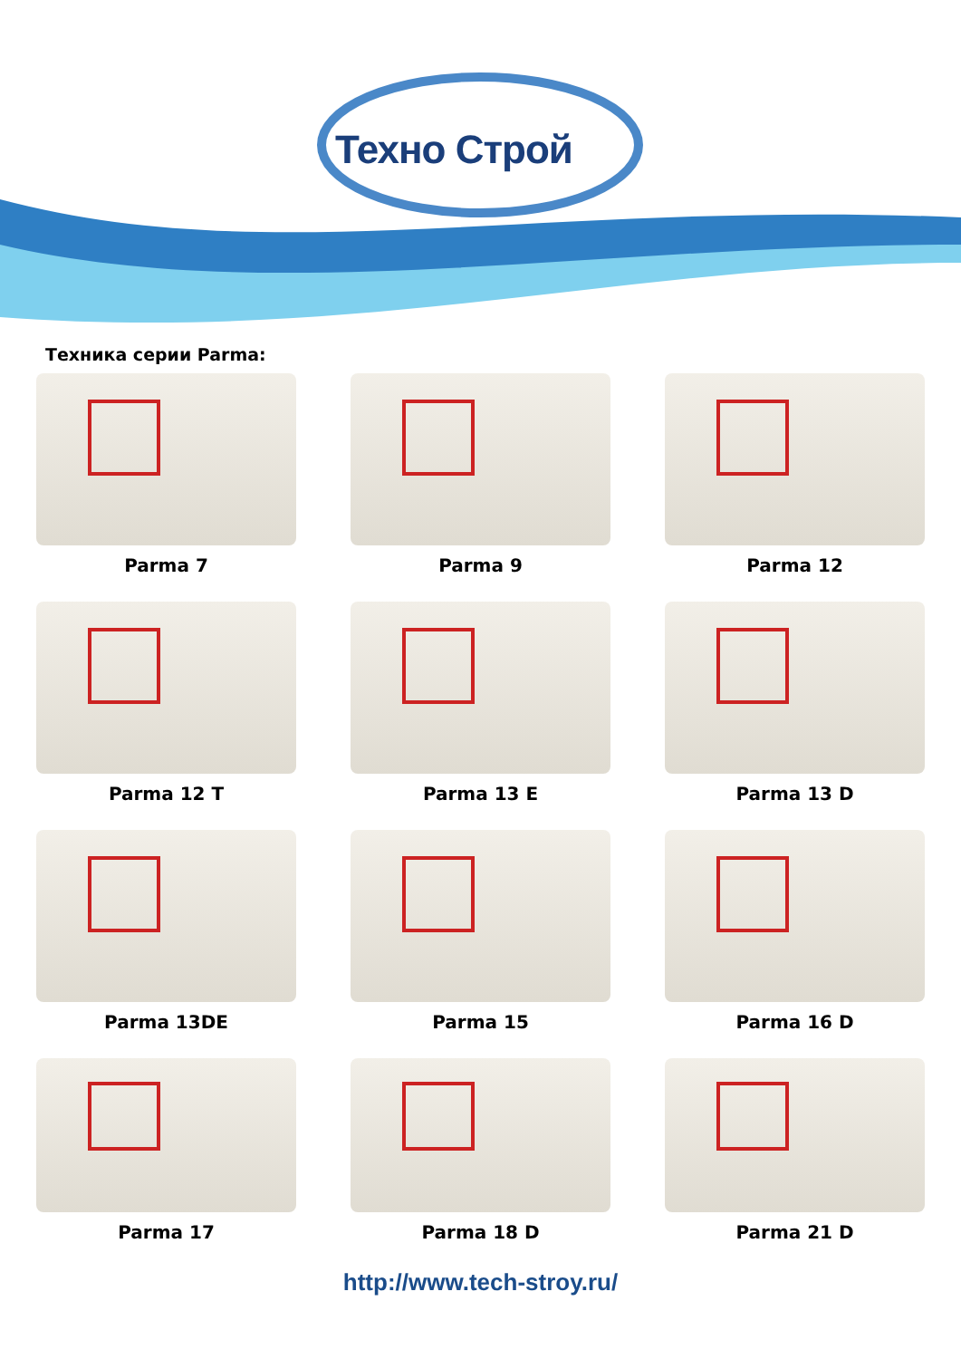Техно Строй
Техника серии Parma:
Parma 7
Parma 9
Parma 12
Parma 12 T
Parma 13 E
Parma 13 D
Parma 13DE
Parma 15
Parma 16 D
Parma 17
Parma 18 D
Parma 21 D
http://www.tech-stroy.ru/